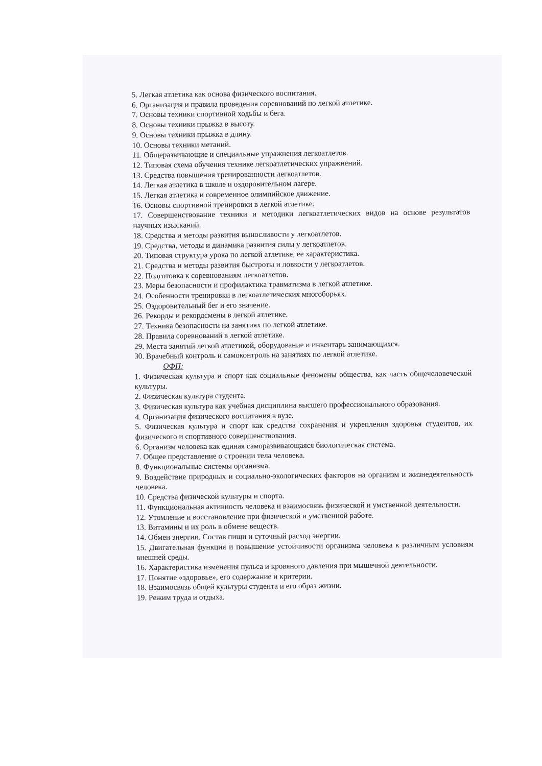5. Легкая атлетика как основа физического воспитания.
6. Организация и правила проведения соревнований по легкой атлетике.
7. Основы техники спортивной ходьбы и бега.
8. Основы техники прыжка в высоту.
9. Основы техники прыжка в длину.
10. Основы техники метаний.
11. Общеразвивающие и специальные упражнения легкоатлетов.
12. Типовая схема обучения технике легкоатлетических упражнений.
13. Средства повышения тренированности легкоатлетов.
14. Легкая атлетика в школе и оздоровительном лагере.
15. Легкая атлетика и современное олимпийское движение.
16. Основы спортивной тренировки в легкой атлетике.
17. Совершенствование техники и методики легкоатлетических видов на основе результатов научных изысканий.
18. Средства и методы развития выносливости у легкоатлетов.
19. Средства, методы и динамика развития силы у легкоатлетов.
20. Типовая структура урока по легкой атлетике, ее характеристика.
21. Средства и методы развития быстроты и ловкости у легкоатлетов.
22. Подготовка к соревнованиям легкоатлетов.
23. Меры безопасности и профилактика травматизма в легкой атлетике.
24. Особенности тренировки в легкоатлетических многоборьях.
25. Оздоровительный бег и его значение.
26. Рекорды и рекордсмены в легкой атлетике.
27. Техника безопасности на занятиях по легкой атлетике.
28. Правила соревнований в легкой атлетике.
29. Места занятий легкой атлетикой, оборудование и инвентарь занимающихся.
30. Врачебный контроль и самоконтроль на занятиях по легкой атлетике.
ОФП:
1. Физическая культура и спорт как социальные феномены общества, как часть общечеловеческой культуры.
2. Физическая культура студента.
3. Физическая культура как учебная дисциплина высшего профессионального образования.
4. Организация физического воспитания в вузе.
5. Физическая культура и спорт как средства сохранения и укрепления здоровья студентов, их физического и спортивного совершенствования.
6. Организм человека как единая саморазвивающаяся биологическая система.
7. Общее представление о строении тела человека.
8. Функциональные системы организма.
9. Воздействие природных и социально-экологических факторов на организм и жизнедеятельность человека.
10. Средства физической культуры и спорта.
11. Функциональная активность человека и взаимосвязь физической и умственной деятельности.
12. Утомление и восстановление при физической и умственной работе.
13. Витамины и их роль в обмене веществ.
14. Обмен энергии. Состав пищи и суточный расход энергии.
15. Двигательная функция и повышение устойчивости организма человека к различным условиям внешней среды.
16. Характеристика изменения пульса и кровяного давления при мышечной деятельности.
17. Понятие «здоровье», его содержание и критерии.
18. Взаимосвязь общей культуры студента и его образ жизни.
19. Режим труда и отдыха.